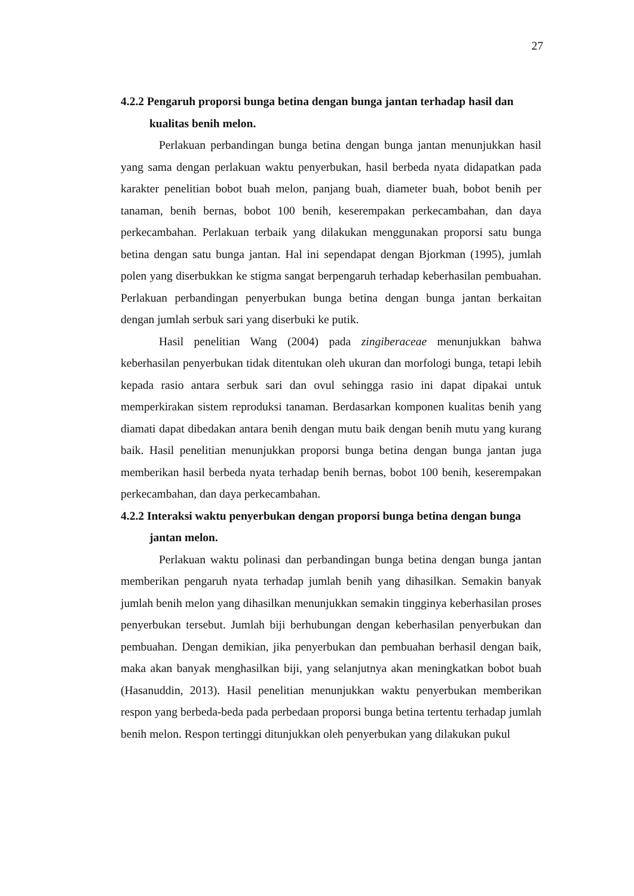27
4.2.2 Pengaruh proporsi bunga betina dengan bunga jantan terhadap hasil dan kualitas benih melon.
Perlakuan perbandingan bunga betina dengan bunga jantan menunjukkan hasil yang sama dengan perlakuan waktu penyerbukan, hasil berbeda nyata didapatkan pada karakter penelitian bobot buah melon, panjang buah, diameter buah, bobot benih per tanaman, benih bernas, bobot 100 benih, keserempakan perkecambahan, dan daya perkecambahan. Perlakuan terbaik yang dilakukan menggunakan proporsi satu bunga betina dengan satu bunga jantan. Hal ini sependapat dengan Bjorkman (1995), jumlah polen yang diserbukkan ke stigma sangat berpengaruh terhadap keberhasilan pembuahan. Perlakuan perbandingan penyerbukan bunga betina dengan bunga jantan berkaitan dengan jumlah serbuk sari yang diserbuki ke putik.
Hasil penelitian Wang (2004) pada zingiberaceae menunjukkan bahwa keberhasilan penyerbukan tidak ditentukan oleh ukuran dan morfologi bunga, tetapi lebih kepada rasio antara serbuk sari dan ovul sehingga rasio ini dapat dipakai untuk memperkirakan sistem reproduksi tanaman. Berdasarkan komponen kualitas benih yang diamati dapat dibedakan antara benih dengan mutu baik dengan benih mutu yang kurang baik. Hasil penelitian menunjukkan proporsi bunga betina dengan bunga jantan juga memberikan hasil berbeda nyata terhadap benih bernas, bobot 100 benih, keserempakan perkecambahan, dan daya perkecambahan.
4.2.2 Interaksi waktu penyerbukan dengan proporsi bunga betina dengan bunga jantan melon.
Perlakuan waktu polinasi dan perbandingan bunga betina dengan bunga jantan memberikan pengaruh nyata terhadap jumlah benih yang dihasilkan. Semakin banyak jumlah benih melon yang dihasilkan menunjukkan semakin tingginya keberhasilan proses penyerbukan tersebut. Jumlah biji berhubungan dengan keberhasilan penyerbukan dan pembuahan. Dengan demikian, jika penyerbukan dan pembuahan berhasil dengan baik, maka akan banyak menghasilkan biji, yang selanjutnya akan meningkatkan bobot buah (Hasanuddin, 2013). Hasil penelitian menunjukkan waktu penyerbukan memberikan respon yang berbeda-beda pada perbedaan proporsi bunga betina tertentu terhadap jumlah benih melon. Respon tertinggi ditunjukkan oleh penyerbukan yang dilakukan pukul